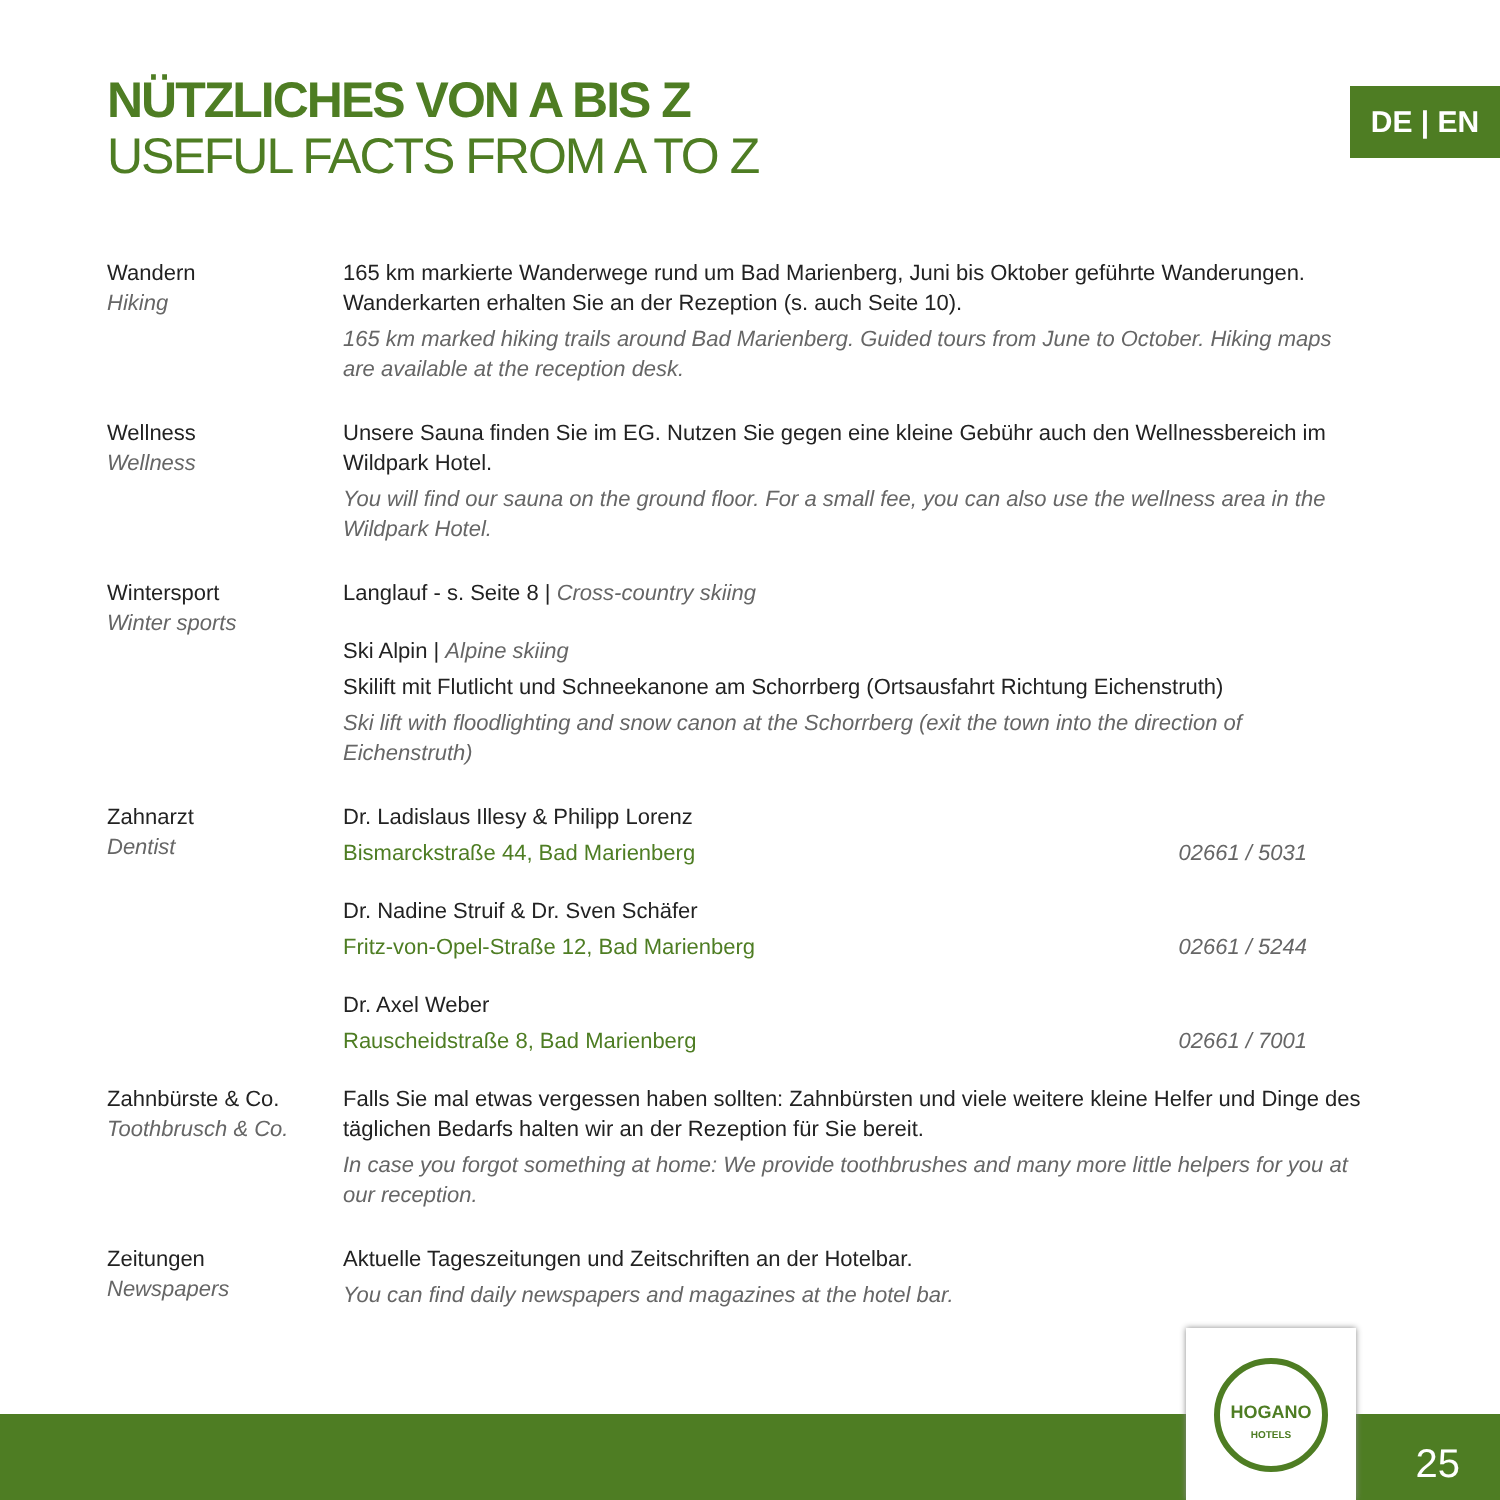NÜTZLICHES VON A BIS Z
USEFUL FACTS FROM A TO Z
DE | EN
Wandern
Hiking
165 km markierte Wanderwege rund um Bad Marienberg, Juni bis Oktober geführte Wanderungen. Wanderkarten erhalten Sie an der Rezeption (s. auch Seite 10).
165 km marked hiking trails around Bad Marienberg. Guided tours from June to October. Hiking maps are available at the reception desk.
Wellness
Wellness
Unsere Sauna finden Sie im EG. Nutzen Sie gegen eine kleine Gebühr auch den Wellnessbereich im Wildpark Hotel.
You will find our sauna on the ground floor. For a small fee, you can also use the wellness area in the Wildpark Hotel.
Wintersport
Winter sports
Langlauf - s. Seite 8 | Cross-country skiing
Ski Alpin | Alpine skiing
Skilift mit Flutlicht und Schneekanone am Schorrberg (Ortsausfahrt Richtung Eichenstruth)
Ski lift with floodlighting and snow canon at the Schorrberg (exit the town into the direction of Eichenstruth)
Zahnarzt
Dentist
Dr. Ladislaus Illesy & Philipp Lorenz
Bismarckstraße 44, Bad Marienberg 02661 / 5031
Dr. Nadine Struif & Dr. Sven Schäfer
Fritz-von-Opel-Straße 12, Bad Marienberg 02661 / 5244
Dr. Axel Weber
Rauscheidstraße 8, Bad Marienberg 02661 / 7001
Zahnbürste & Co.
Toothbrusch & Co.
Falls Sie mal etwas vergessen haben sollten: Zahnbürsten und viele weitere kleine Helfer und Dinge des täglichen Bedarfs halten wir an der Rezeption für Sie bereit.
In case you forgot something at home: We provide toothbrushes and many more little helpers for you at our reception.
Zeitungen
Newspapers
Aktuelle Tageszeitungen und Zeitschriften an der Hotelbar.
You can find daily newspapers and magazines at the hotel bar.
HOGANO
HOTELS
25